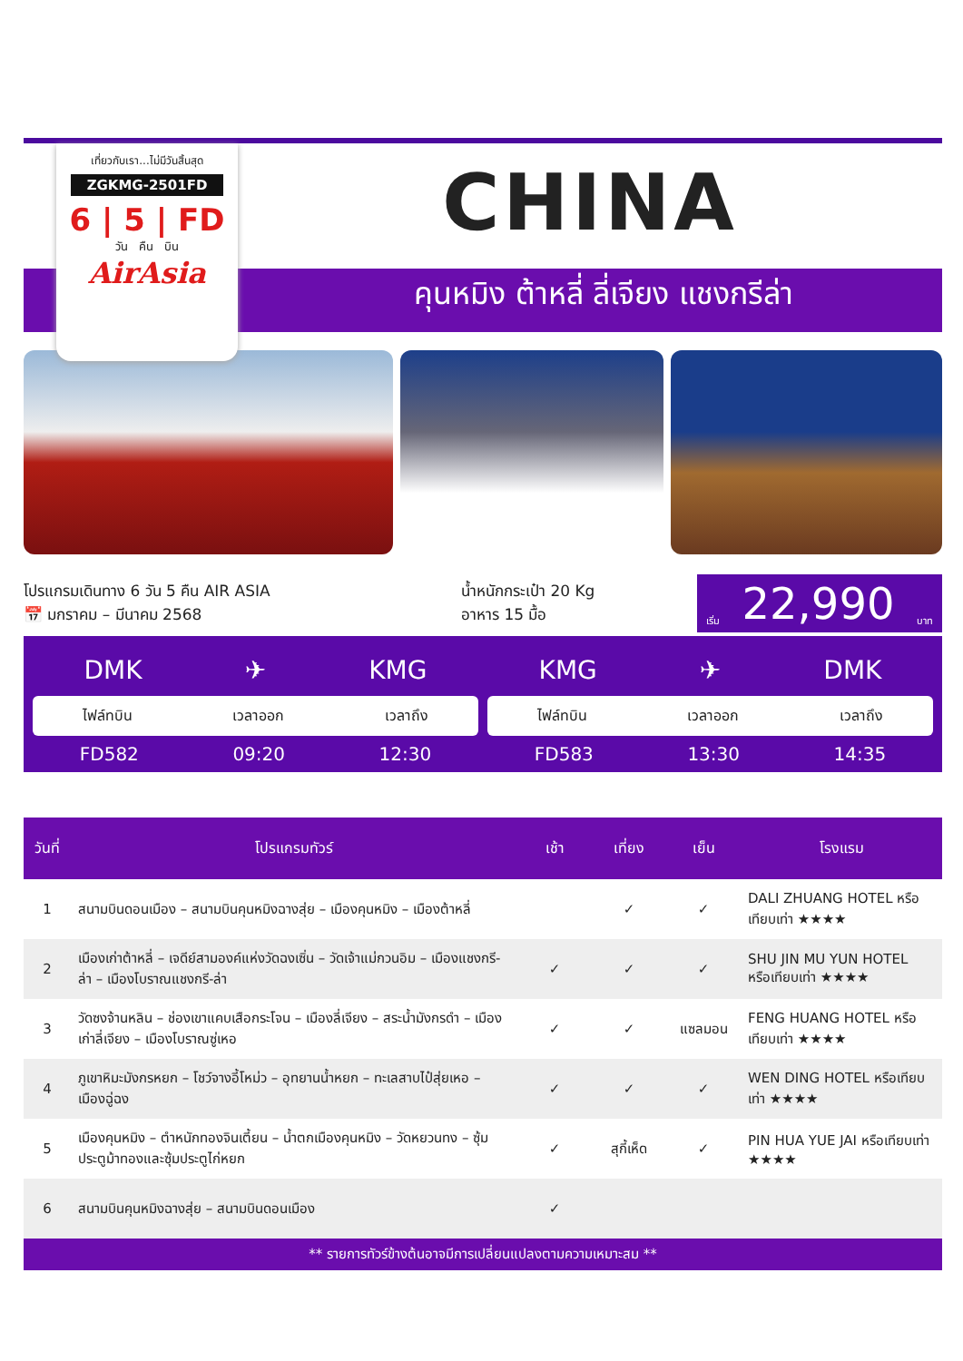เที่ยวกับเรา...ไม่มีวันสิ้นสุด
ZGKMG-2501FD
6 | 5 | FD
วัน คืน บิน
AirAsia
CHINA
คุนหมิง ต้าหลี่ ลี่เจียง แชงกรีล่า
โปรแกรมเดินทาง 6 วัน 5 คืน AIR ASIA
📅 มกราคม – มีนาคม 2568
น้ำหนักกระเป๋า 20 Kg
อาหาร 15 มื้อ
เริ่ม 22,990 บาท
DMK ✈ KMG
ไฟล์ทบิน เวลาออก เวลาถึง
FD582 09:20 12:30
KMG ✈ DMK
ไฟล์ทบิน เวลาออก เวลาถึง
FD583 13:30 14:35
| วันที่ | โปรแกรมทัวร์ | เช้า | เที่ยง | เย็น | โรงแรม |
| --- | --- | --- | --- | --- | --- |
| 1 | สนามบินดอนเมือง – สนามบินคุนหมิงฉางสุ่ย – เมืองคุนหมิง – เมืองต้าหลี่ | | ✓ | ✓ | DALI ZHUANG HOTEL หรือเทียบเท่า ★★★★ |
| 2 | เมืองเก่าต้าหลี่ – เจดีย์สามองค์แห่งวัดฉงเซิ่น – วัดเจ้าแม่กวนอิม – เมืองแชงกรี-ล่า – เมืองโบราณแชงกรี-ล่า | ✓ | ✓ | ✓ | SHU JIN MU YUN HOTEL หรือเทียบเท่า ★★★★ |
| 3 | วัดซงจ้านหลิน – ช่องเขาแคบเสือกระโจน – เมืองลี่เจียง – สระน้ำมังกรดำ – เมืองเก่าลี่เจียง – เมืองโบราณซู่เหอ | ✓ | ✓ | แซลมอน | FENG HUANG HOTEL หรือเทียบเท่า ★★★★ |
| 4 | ภูเขาหิมะมังกรหยก – โชว์จางอี้โหม่ว – อุทยานน้ำหยก – ทะเลสาบไป๋สุ่ยเหอ – เมืองฉู่ฉง | ✓ | ✓ | ✓ | WEN DING HOTEL หรือเทียบเท่า ★★★★ |
| 5 | เมืองคุนหมิง – ตำหนักทองจินเตี้ยน – น้ำตกเมืองคุนหมิง – วัดหยวนทง – ซุ้มประตูม้าทองและซุ้มประตูไก่หยก | ✓ | สุกี้เห็ด | ✓ | PIN HUA YUE JAI หรือเทียบเท่า ★★★★ |
| 6 | สนามบินคุนหมิงฉางสุ่ย – สนามบินดอนเมือง | ✓ | | | |
** รายการทัวร์ข้างต้นอาจมีการเปลี่ยนแปลงตามความเหมาะสม **